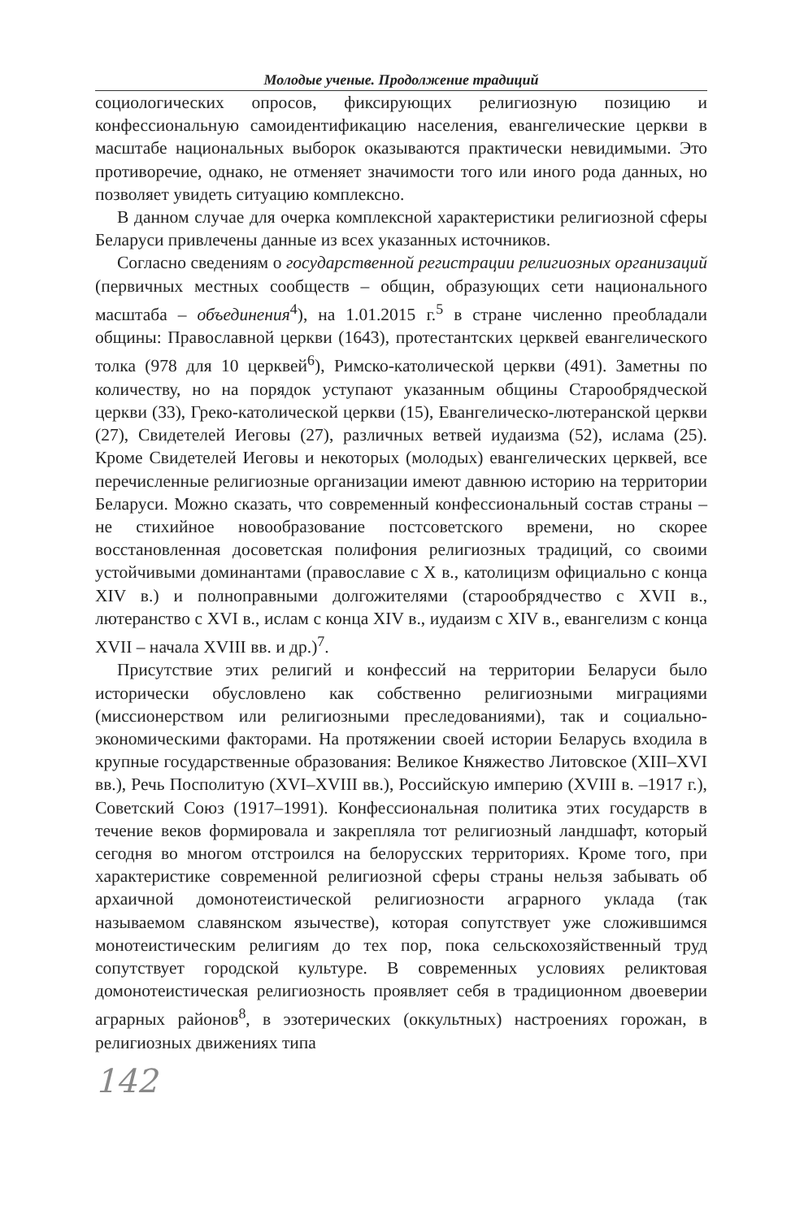Молодые ученые. Продолжение традиций
социологических опросов, фиксирующих религиозную позицию и конфессиональную самоидентификацию населения, евангелические церкви в масштабе национальных выборок оказываются практически невидимыми. Это противоречие, однако, не отменяет значимости того или иного рода данных, но позволяет увидеть ситуацию комплексно.
В данном случае для очерка комплексной характеристики религиозной сферы Беларуси привлечены данные из всех указанных источников.
Согласно сведениям о государственной регистрации религиозных организаций (первичных местных сообществ – общин, образующих сети национального масштаба – объединения<sup>4</sup>), на 1.01.2015 г.<sup>5</sup> в стране численно преобладали общины: Православной церкви (1643), протестантских церквей евангелического толка (978 для 10 церквей<sup>6</sup>), Римско-католической церкви (491). Заметны по количеству, но на порядок уступают указанным общины Старообрядческой церкви (33), Греко-католической церкви (15), Евангелическо-лютеранской церкви (27), Свидетелей Иеговы (27), различных ветвей иудаизма (52), ислама (25). Кроме Свидетелей Иеговы и некоторых (молодых) евангелических церквей, все перечисленные религиозные организации имеют давнюю историю на территории Беларуси. Можно сказать, что современный конфессиональный состав страны – не стихийное новообразование постсоветского времени, но скорее восстановленная досоветская полифония религиозных традиций, со своими устойчивыми доминантами (православие с X в., католицизм официально с конца XIV в.) и полноправными долгожителями (старообрядчество с XVII в., лютеранство с XVI в., ислам с конца XIV в., иудаизм с XIV в., евангелизм с конца XVII – начала XVIII вв. и др.)<sup>7</sup>.
Присутствие этих религий и конфессий на территории Беларуси было исторически обусловлено как собственно религиозными миграциями (миссионерством или религиозными преследованиями), так и социально-экономическими факторами. На протяжении своей истории Беларусь входила в крупные государственные образования: Великое Княжество Литовское (XIII–XVI вв.), Речь Посполитую (XVI–XVIII вв.), Российскую империю (XVIII в. –1917 г.), Советский Союз (1917–1991). Конфессиональная политика этих государств в течение веков формировала и закрепляла тот религиозный ландшафт, который сегодня во многом отстроился на белорусских территориях. Кроме того, при характеристике современной религиозной сферы страны нельзя забывать об архаичной домонотеистической религиозности аграрного уклада (так называемом славянском язычестве), которая сопутствует уже сложившимся монотеистическим религиям до тех пор, пока сельскохозяйственный труд сопутствует городской культуре. В современных условиях реликтовая домонотеистическая религиозность проявляет себя в традиционном двоеверии аграрных районов<sup>8</sup>, в эзотерических (оккультных) настроениях горожан, в религиозных движениях типа
142